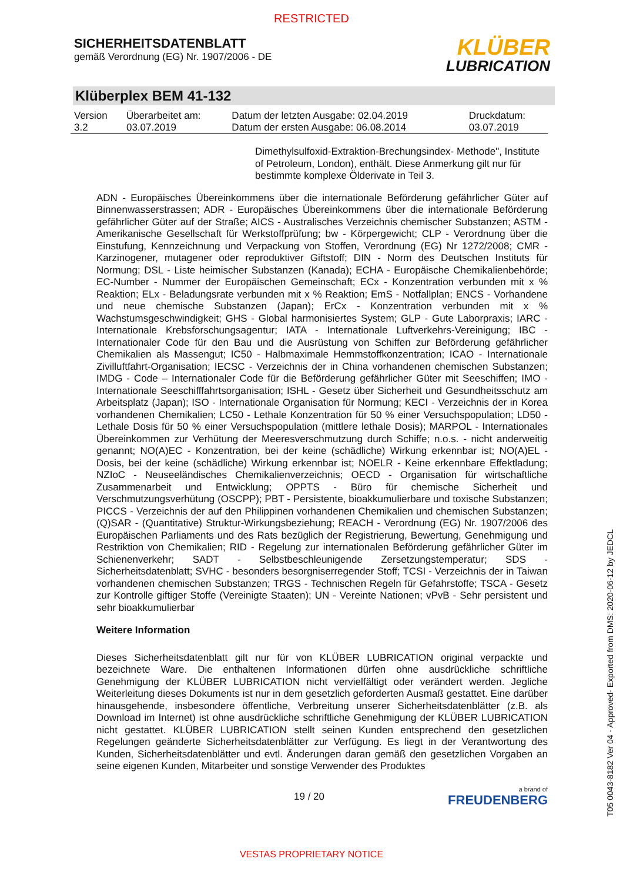RESTRICTED
SICHERHEITSDATENBLATT
gemäß Verordnung (EG) Nr. 1907/2006 - DE
KLÜBER
LUBRICATION
Klüberplex BEM 41-132
| Version 3.2 | Überarbeitet am: 03.07.2019 | Datum der letzten Ausgabe: 02.04.2019 Datum der ersten Ausgabe: 06.08.2014 | Druckdatum: 03.07.2019 |
Dimethylsulfoxid-Extraktion-Brechungsindex- Methode", Institute of Petroleum, London), enthält. Diese Anmerkung gilt nur für bestimmte komplexe Ölderivate in Teil 3.
ADN - Europäisches Übereinkommens über die internationale Beförderung gefährlicher Güter auf Binnenwasserstrassen; ADR - Europäisches Übereinkommens über die internationale Beförderung gefährlicher Güter auf der Straße; AICS - Australisches Verzeichnis chemischer Substanzen; ASTM - Amerikanische Gesellschaft für Werkstoffprüfung; bw - Körpergewicht; CLP - Verordnung über die Einstufung, Kennzeichnung und Verpackung von Stoffen, Verordnung (EG) Nr 1272/2008; CMR - Karzinogener, mutagener oder reproduktiver Giftstoff; DIN - Norm des Deutschen Instituts für Normung; DSL - Liste heimischer Substanzen (Kanada); ECHA - Europäische Chemikalienbehörde; EC-Number - Nummer der Europäischen Gemeinschaft; ECx - Konzentration verbunden mit x % Reaktion; ELx - Beladungsrate verbunden mit x % Reaktion; EmS - Notfallplan; ENCS - Vorhandene und neue chemische Substanzen (Japan); ErCx - Konzentration verbunden mit x % Wachstumsgeschwindigkeit; GHS - Global harmonisiertes System; GLP - Gute Laborpraxis; IARC - Internationale Krebsforschungsagentur; IATA - Internationale Luftverkehrs-Vereinigung; IBC - Internationaler Code für den Bau und die Ausrüstung von Schiffen zur Beförderung gefährlicher Chemikalien als Massengut; IC50 - Halbmaximale Hemmstoffkonzentration; ICAO - Internationale Zivilluftfahrt-Organisation; IECSC - Verzeichnis der in China vorhandenen chemischen Substanzen; IMDG - Code – Internationaler Code für die Beförderung gefährlicher Güter mit Seeschiffen; IMO - Internationale Seeschifffahrtsorganisation; ISHL - Gesetz über Sicherheit und Gesundheitsschutz am Arbeitsplatz (Japan); ISO - Internationale Organisation für Normung; KECI - Verzeichnis der in Korea vorhandenen Chemikalien; LC50 - Lethale Konzentration für 50 % einer Versuchspopulation; LD50 - Lethale Dosis für 50 % einer Versuchspopulation (mittlere lethale Dosis); MARPOL - Internationales Übereinkommen zur Verhütung der Meeresverschmutzung durch Schiffe; n.o.s. - nicht anderweitig genannt; NO(A)EC - Konzentration, bei der keine (schädliche) Wirkung erkennbar ist; NO(A)EL - Dosis, bei der keine (schädliche) Wirkung erkennbar ist; NOELR - Keine erkennbare Effektladung; NZIoC - Neuseeländisches Chemikalienverzeichnis; OECD - Organisation für wirtschaftliche Zusammenarbeit und Entwicklung; OPPTS - Büro für chemische Sicherheit und Verschmutzungsverhütung (OSCPP); PBT - Persistente, bioakkumulierbare und toxische Substanzen; PICCS - Verzeichnis der auf den Philippinen vorhandenen Chemikalien und chemischen Substanzen; (Q)SAR - (Quantitative) Struktur-Wirkungsbeziehung; REACH - Verordnung (EG) Nr. 1907/2006 des Europäischen Parliaments und des Rats bezüglich der Registrierung, Bewertung, Genehmigung und Restriktion von Chemikalien; RID - Regelung zur internationalen Beförderung gefährlicher Güter im Schienenverkehr; SADT - Selbstbeschleunigende Zersetzungstemperatur; SDS - Sicherheitsdatenblatt; SVHC - besonders besorgniserregender Stoff; TCSI - Verzeichnis der in Taiwan vorhandenen chemischen Substanzen; TRGS - Technischen Regeln für Gefahrstoffe; TSCA - Gesetz zur Kontrolle giftiger Stoffe (Vereinigte Staaten); UN - Vereinte Nationen; vPvB - Sehr persistent und sehr bioakkumulierbar
Weitere Information
Dieses Sicherheitsdatenblatt gilt nur für von KLÜBER LUBRICATION original verpackte und bezeichnete Ware. Die enthaltenen Informationen dürfen ohne ausdrückliche schriftliche Genehmigung der KLÜBER LUBRICATION nicht vervielfältigt oder verändert werden. Jegliche Weiterleitung dieses Dokuments ist nur in dem gesetzlich geforderten Ausmaß gestattet. Eine darüber hinausgehende, insbesondere öffentliche, Verbreitung unserer Sicherheitsdatenblätter (z.B. als Download im Internet) ist ohne ausdrückliche schriftliche Genehmigung der KLÜBER LUBRICATION nicht gestattet. KLÜBER LUBRICATION stellt seinen Kunden entsprechend den gesetzlichen Regelungen geänderte Sicherheitsdatenblätter zur Verfügung. Es liegt in der Verantwortung des Kunden, Sicherheitsdatenblätter und evtl. Änderungen daran gemäß den gesetzlichen Vorgaben an seine eigenen Kunden, Mitarbeiter und sonstige Verwender des Produktes
19 / 20
a brand of
FREUDENBERG
VESTAS PROPRIETARY NOTICE
T05 0043-8182 Ver 04 - Approved- Exported from DMS: 2020-06-12 by JEDCL